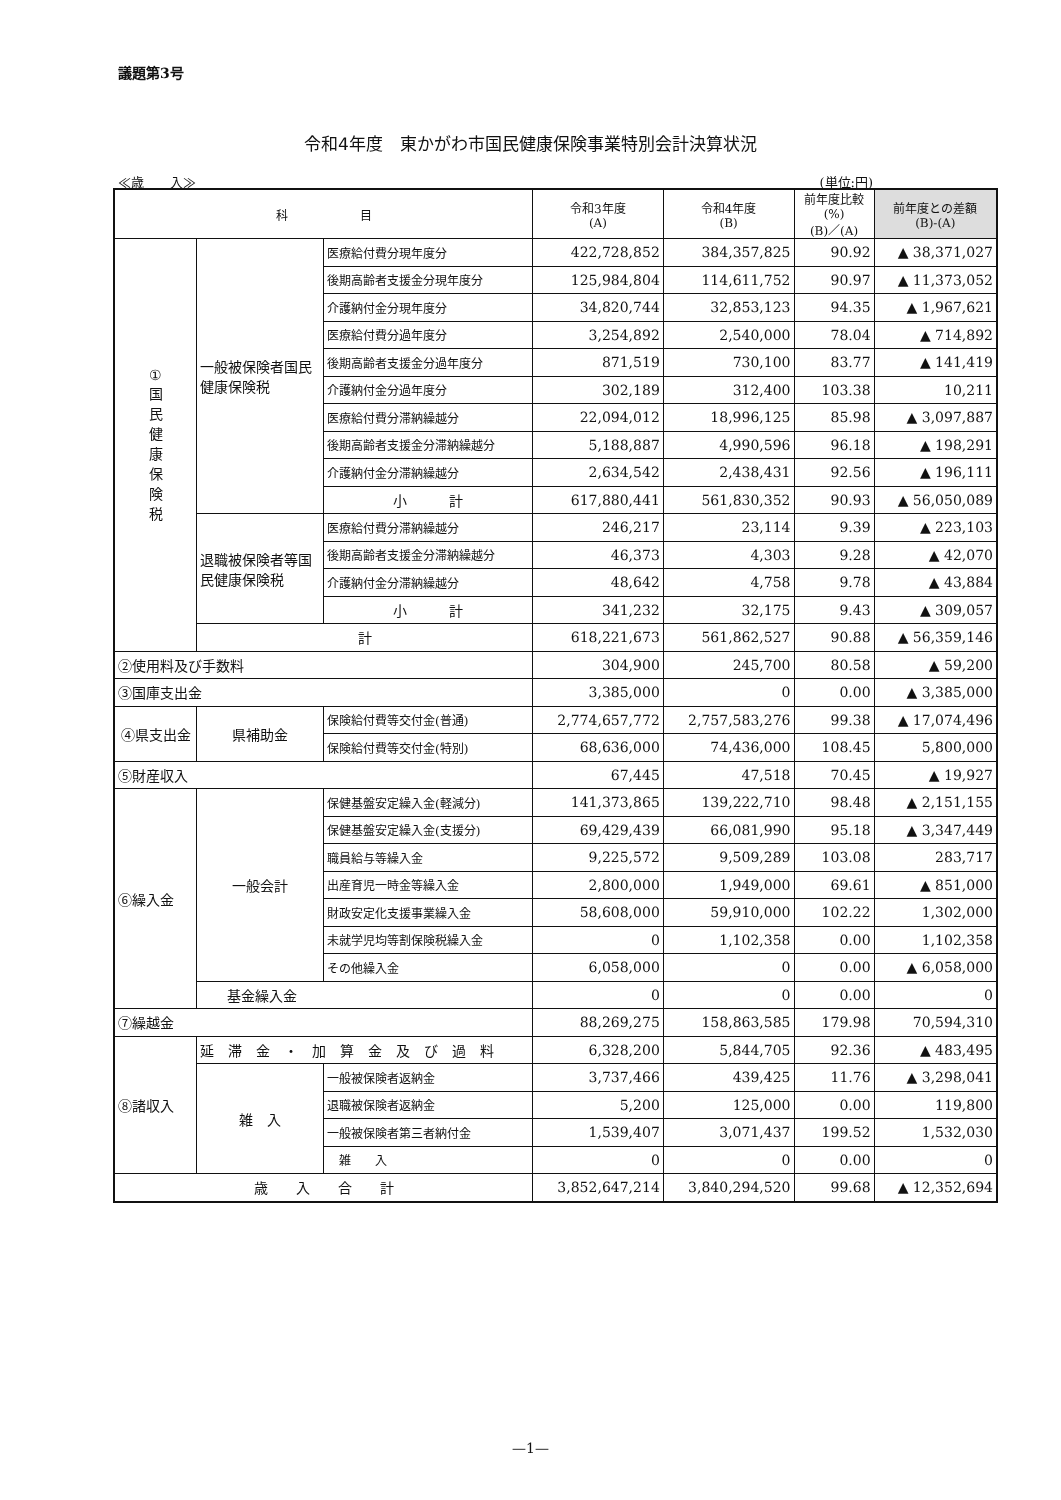議題第3号
令和4年度　東かがわ市国民健康保険事業特別会計決算状況
≪歳　　入≫ (単位:円)
| 科 目 | | | 令和3年度 (A) | 令和4年度 (B) | 前年度比較 (%) (B)／(A) | 前年度との差額 (B)-(A) |
| --- | --- | --- | --- | --- | --- | --- |
| ① 国 民 健 康 保 険 税 | 一般被保険者国民健康保険税 | 医療給付費分現年度分 | 422,728,852 | 384,357,825 | 90.92 | ▲ 38,371,027 |
| | | 後期高齢者支援金分現年度分 | 125,984,804 | 114,611,752 | 90.97 | ▲ 11,373,052 |
| | | 介護納付金分現年度分 | 34,820,744 | 32,853,123 | 94.35 | ▲ 1,967,621 |
| | | 医療給付費分過年度分 | 3,254,892 | 2,540,000 | 78.04 | ▲ 714,892 |
| | | 後期高齢者支援金分過年度分 | 871,519 | 730,100 | 83.77 | ▲ 141,419 |
| | | 介護納付金分過年度分 | 302,189 | 312,400 | 103.38 | 10,211 |
| | | 医療給付費分滞納繰越分 | 22,094,012 | 18,996,125 | 85.98 | ▲ 3,097,887 |
| | | 後期高齢者支援金分滞納繰越分 | 5,188,887 | 4,990,596 | 96.18 | ▲ 198,291 |
| | | 介護納付金分滞納繰越分 | 2,634,542 | 2,438,431 | 92.56 | ▲ 196,111 |
| | | 小 計 | 617,880,441 | 561,830,352 | 90.93 | ▲ 56,050,089 |
| | 退職被保険者等国民健康保険税 | 医療給付費分滞納繰越分 | 246,217 | 23,114 | 9.39 | ▲ 223,103 |
| | | 後期高齢者支援金分滞納繰越分 | 46,373 | 4,303 | 9.28 | ▲ 42,070 |
| | | 介護納付金分滞納繰越分 | 48,642 | 4,758 | 9.78 | ▲ 43,884 |
| | | 小 計 | 341,232 | 32,175 | 9.43 | ▲ 309,057 |
| | 計 | | 618,221,673 | 561,862,527 | 90.88 | ▲ 56,359,146 |
| ②使用料及び手数料 | | | 304,900 | 245,700 | 80.58 | ▲ 59,200 |
| ③国庫支出金 | | | 3,385,000 | 0 | 0.00 | ▲ 3,385,000 |
| ④県支出金 | 県補助金 | 保険給付費等交付金(普通) | 2,774,657,772 | 2,757,583,276 | 99.38 | ▲ 17,074,496 |
| | | 保険給付費等交付金(特別) | 68,636,000 | 74,436,000 | 108.45 | 5,800,000 |
| ⑤財産収入 | | | 67,445 | 47,518 | 70.45 | ▲ 19,927 |
| ⑥繰入金 | 一般会計 | 保健基盤安定繰入金(軽減分) | 141,373,865 | 139,222,710 | 98.48 | ▲ 2,151,155 |
| | | 保健基盤安定繰入金(支援分) | 69,429,439 | 66,081,990 | 95.18 | ▲ 3,347,449 |
| | | 職員給与等繰入金 | 9,225,572 | 9,509,289 | 103.08 | 283,717 |
| | | 出産育児一時金等繰入金 | 2,800,000 | 1,949,000 | 69.61 | ▲ 851,000 |
| | | 財政安定化支援事業繰入金 | 58,608,000 | 59,910,000 | 102.22 | 1,302,000 |
| | | 未就学児均等割保険税繰入金 | 0 | 1,102,358 | 0.00 | 1,102,358 |
| | | その他繰入金 | 6,058,000 | 0 | 0.00 | ▲ 6,058,000 |
| | 基金繰入金 | | 0 | 0 | 0.00 | 0 |
| ⑦繰越金 | | | 88,269,275 | 158,863,585 | 179.98 | 70,594,310 |
| ⑧諸収入 | 延 滞 金 ・ 加 算 金 及 び 過 料 | | 6,328,200 | 5,844,705 | 92.36 | ▲ 483,495 |
| | 雑 入 | 一般被保険者返納金 | 3,737,466 | 439,425 | 11.76 | ▲ 3,298,041 |
| | | 退職被保険者返納金 | 5,200 | 125,000 | 0.00 | 119,800 |
| | | 一般被保険者第三者納付金 | 1,539,407 | 3,071,437 | 199.52 | 1,532,030 |
| | | 雑 入 | 0 | 0 | 0.00 | 0 |
| 歳 入 合 計 | | | 3,852,647,214 | 3,840,294,520 | 99.68 | ▲ 12,352,694 |
—1—